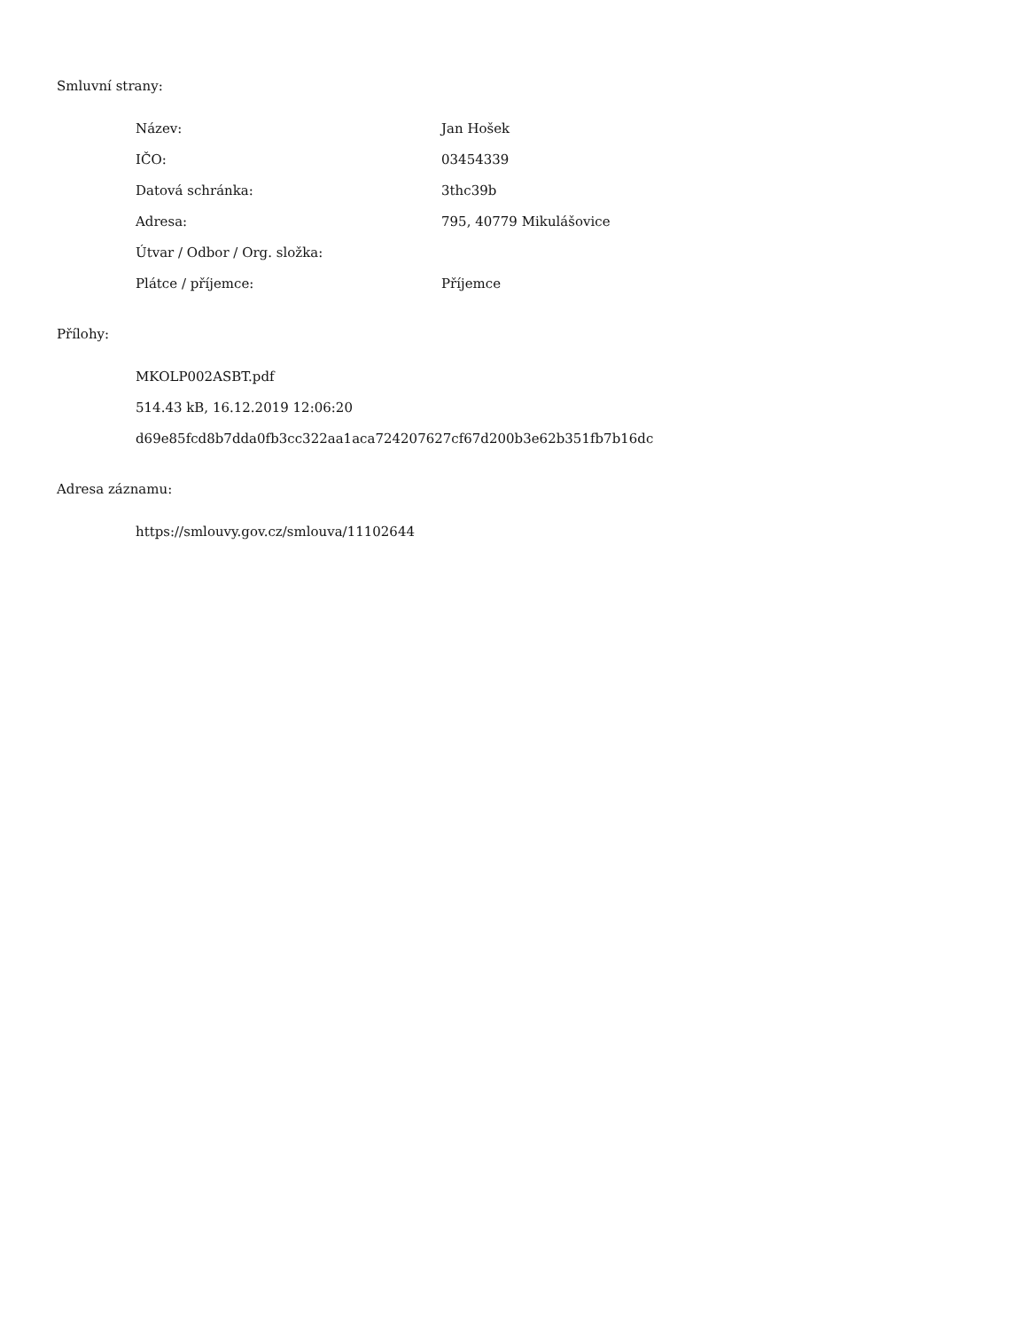Smluvní strany:
| Název: | Jan Hošek |
| IČO: | 03454339 |
| Datová schránka: | 3thc39b |
| Adresa: | 795, 40779 Mikulášovice |
| Útvar / Odbor / Org. složka: | |
| Plátce / příjemce: | Příjemce |
Přílohy:
MKOLP002ASBT.pdf
514.43 kB, 16.12.2019 12:06:20
d69e85fcd8b7dda0fb3cc322aa1aca724207627cf67d200b3e62b351fb7b16dc
Adresa záznamu:
https://smlouvy.gov.cz/smlouva/11102644